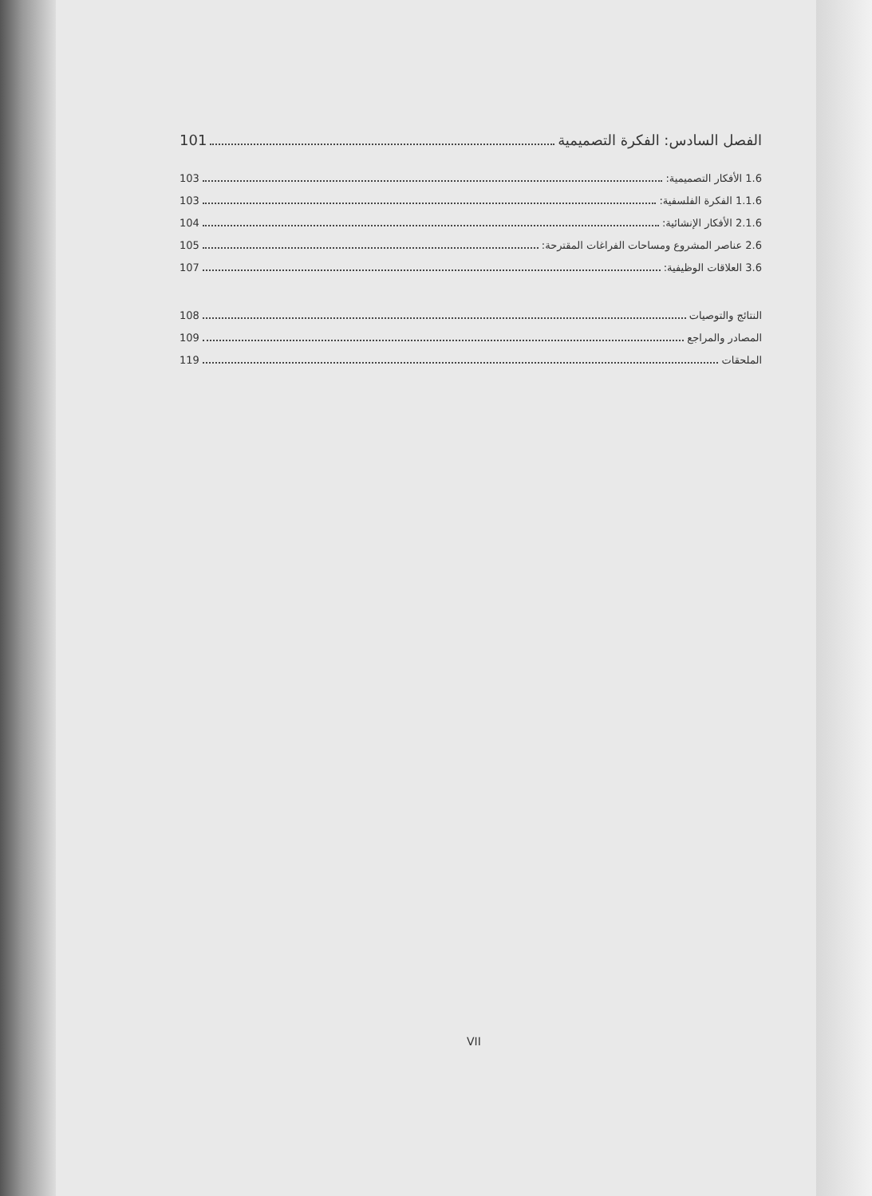الفصل السادس: الفكرة التصميمية 101
1.6 الأفكار التصميمية: 103
1.1.6 الفكرة الفلسفية: 103
2.1.6 الأفكار الإنشائية: 104
2.6 عناصر المشروع ومساحات الفراغات المقترحة: 105
3.6 العلاقات الوظيفية: 107
النتائج والتوصيات 108
المصادر والمراجع 109
الملحقات 119
VII